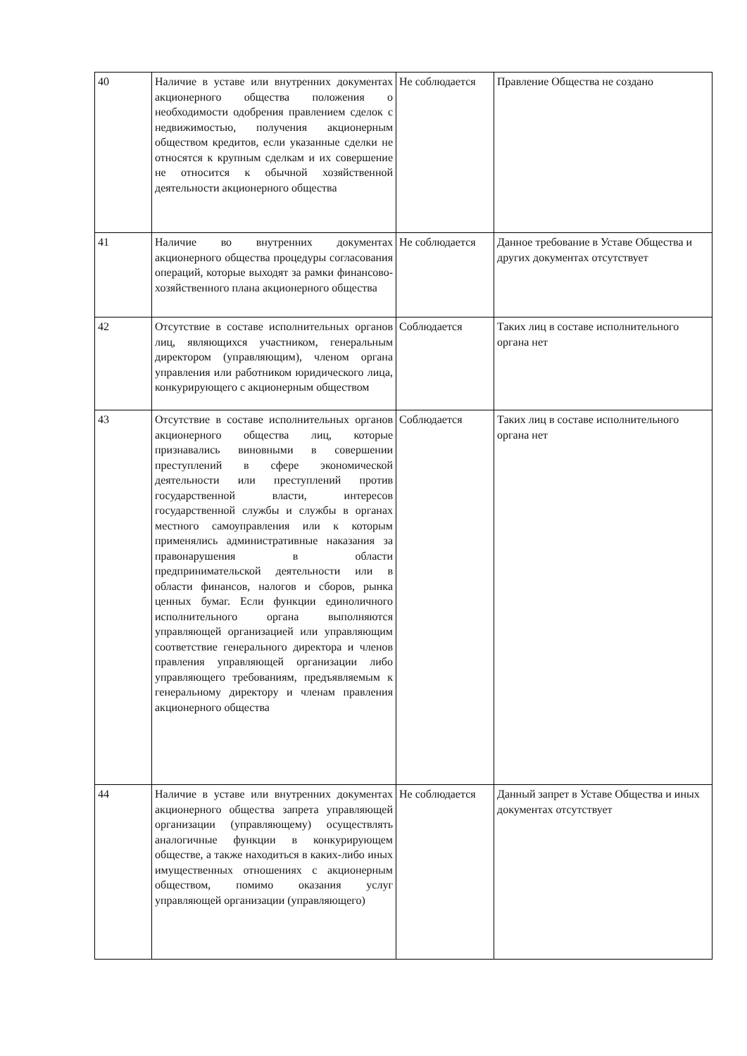| 40 | Наличие в уставе или внутренних документах акционерного общества положения о необходимости одобрения правлением сделок с недвижимостью, получения акционерным обществом кредитов, если указанные сделки не относятся к крупным сделкам и их совершение не относится к обычной хозяйственной деятельности акционерного общества | Не соблюдается | Правление Общества не создано |
| 41 | Наличие во внутренних документах акционерного общества процедуры согласования операций, которые выходят за рамки финансово-хозяйственного плана акционерного общества | Не соблюдается | Данное требование в Уставе Общества и других документах отсутствует |
| 42 | Отсутствие в составе исполнительных органов лиц, являющихся участником, генеральным директором (управляющим), членом органа управления или работником юридического лица, конкурирующего с акционерным обществом | Соблюдается | Таких лиц в составе исполнительного органа нет |
| 43 | Отсутствие в составе исполнительных органов акционерного общества лиц, которые признавались виновными в совершении преступлений в сфере экономической деятельности или преступлений против государственной власти, интересов государственной службы и службы в органах местного самоуправления или к которым применялись административные наказания за правонарушения в области предпринимательской деятельности или в области финансов, налогов и сборов, рынка ценных бумаг. Если функции единоличного исполнительного органа выполняются управляющей организацией или управляющим соответствие генерального директора и членов правления управляющей организации либо управляющего требованиям, предъявляемым к генеральному директору и членам правления акционерного общества | Соблюдается | Таких лиц в составе исполнительного органа нет |
| 44 | Наличие в уставе или внутренних документах акционерного общества запрета управляющей организации (управляющему) осуществлять аналогичные функции в конкурирующем обществе, а также находиться в каких-либо иных имущественных отношениях с акционерным обществом, помимо оказания услуг управляющей организации (управляющего) | Не соблюдается | Данный запрет в Уставе Общества и иных документах отсутствует |